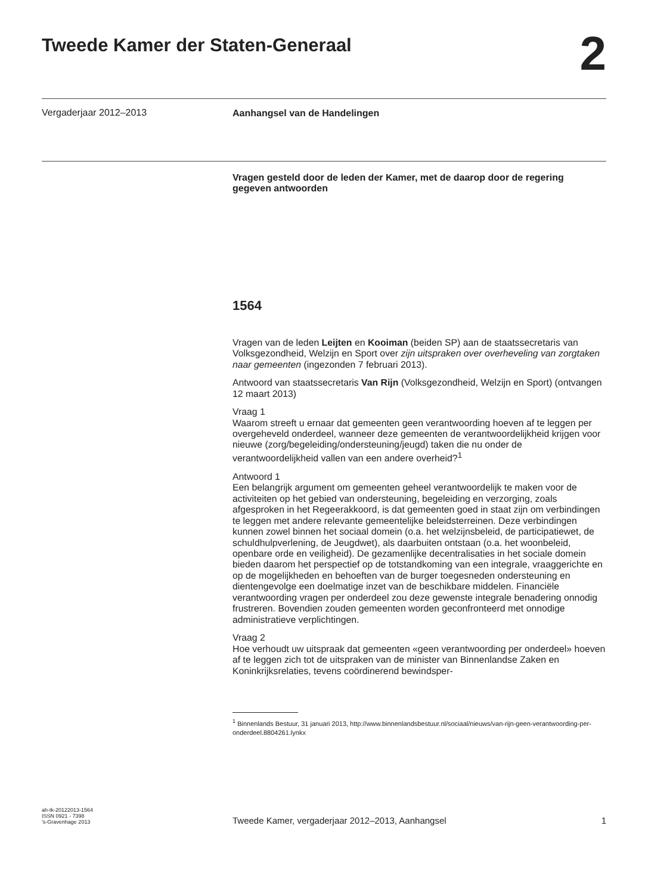Tweede Kamer der Staten-Generaal
2
Vergaderjaar 2012–2013
Aanhangsel van de Handelingen
Vragen gesteld door de leden der Kamer, met de daarop door de regering gegeven antwoorden
1564
Vragen van de leden Leijten en Kooiman (beiden SP) aan de staatssecretaris van Volksgezondheid, Welzijn en Sport over zijn uitspraken over overheveling van zorgtaken naar gemeenten (ingezonden 7 februari 2013).
Antwoord van staatssecretaris Van Rijn (Volksgezondheid, Welzijn en Sport) (ontvangen 12 maart 2013)
Vraag 1
Waarom streeft u ernaar dat gemeenten geen verantwoording hoeven af te leggen per overgeheveld onderdeel, wanneer deze gemeenten de verantwoordelijkheid krijgen voor nieuwe (zorg/begeleiding/ondersteuning/jeugd) taken die nu onder de verantwoordelijkheid vallen van een andere overheid?<sup>1</sup>
Antwoord 1
Een belangrijk argument om gemeenten geheel verantwoordelijk te maken voor de activiteiten op het gebied van ondersteuning, begeleiding en verzorging, zoals afgesproken in het Regeerakkoord, is dat gemeenten goed in staat zijn om verbindingen te leggen met andere relevante gemeentelijke beleidsterreinen. Deze verbindingen kunnen zowel binnen het sociaal domein (o.a. het welzijnsbeleid, de participatiewet, de schuldhulpverlening, de Jeugdwet), als daarbuiten ontstaan (o.a. het woonbeleid, openbare orde en veiligheid). De gezamenlijke decentralisaties in het sociale domein bieden daarom het perspectief op de totstandkoming van een integrale, vraaggerichte en op de mogelijkheden en behoeften van de burger toegesneden ondersteuning en dientengevolge een doelmatige inzet van de beschikbare middelen. Financiële verantwoording vragen per onderdeel zou deze gewenste integrale benadering onnodig frustreren. Bovendien zouden gemeenten worden geconfronteerd met onnodige administratieve verplichtingen.
Vraag 2
Hoe verhoudt uw uitspraak dat gemeenten «geen verantwoording per onderdeel» hoeven af te leggen zich tot de uitspraken van de minister van Binnenlandse Zaken en Koninkrijksrelaties, tevens coördinerend bewindsper-
<sup>1</sup> Binnenlands Bestuur, 31 januari 2013, http://www.binnenlandsbestuur.nl/sociaal/nieuws/van-rijn-geen-verantwoording-per-onderdeel.8804261.lynkx
ah-tk-20122013-1564
ISSN 0921 - 7398
’s-Gravenhage 2013
Tweede Kamer, vergaderjaar 2012–2013, Aanhangsel
1